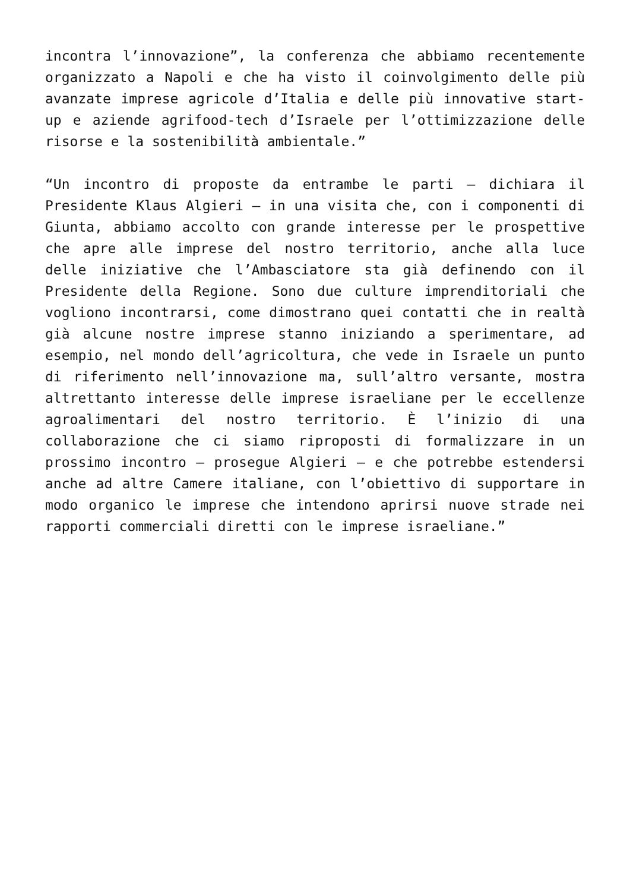incontra l’innovazione”, la conferenza che abbiamo recentemente organizzato a Napoli e che ha visto il coinvolgimento delle più avanzate imprese agricole d’Italia e delle più innovative start-up e aziende agrifood-tech d’Israele per l’ottimizzazione delle risorse e la sostenibilità ambientale.”
“Un incontro di proposte da entrambe le parti – dichiara il Presidente Klaus Algieri – in una visita che, con i componenti di Giunta, abbiamo accolto con grande interesse per le prospettive che apre alle imprese del nostro territorio, anche alla luce delle iniziative che l’Ambasciatore sta già definendo con il Presidente della Regione. Sono due culture imprenditoriali che vogliono incontrarsi, come dimostrano quei contatti che in realtà già alcune nostre imprese stanno iniziando a sperimentare, ad esempio, nel mondo dell’agricoltura, che vede in Israele un punto di riferimento nell’innovazione ma, sull’altro versante, mostra altrettanto interesse delle imprese israeliane per le eccellenze agroalimentari del nostro territorio. È l’inizio di una collaborazione che ci siamo riproposti di formalizzare in un prossimo incontro – prosegue Algieri – e che potrebbe estendersi anche ad altre Camere italiane, con l’obiettivo di supportare in modo organico le imprese che intendono aprirsi nuove strade nei rapporti commerciali diretti con le imprese israeliane.”